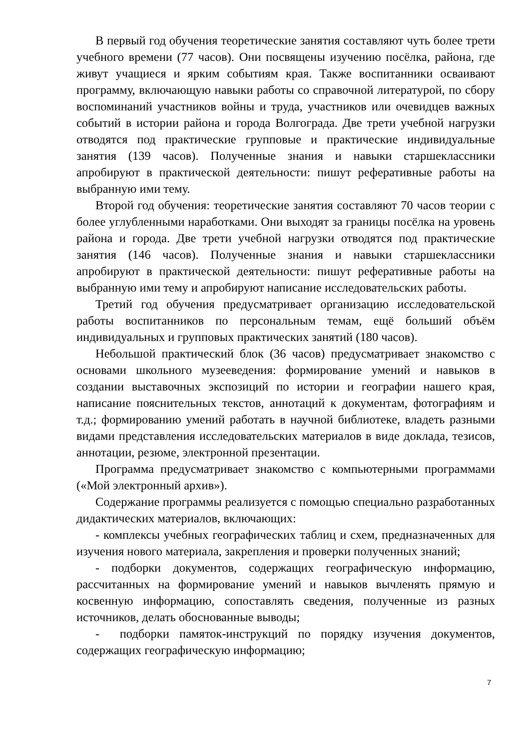В первый год обучения теоретические занятия составляют чуть более трети учебного времени (77 часов). Они посвящены изучению посёлка, района, где живут учащиеся и ярким событиям края. Также воспитанники осваивают программу, включающую навыки работы со справочной литературой, по сбору воспоминаний участников войны и труда, участников или очевидцев важных событий в истории района и города Волгограда. Две трети учебной нагрузки отводятся под практические групповые и практические индивидуальные занятия (139 часов). Полученные знания и навыки старшеклассники апробируют в практической деятельности: пишут реферативные работы на выбранную ими тему.
Второй год обучения: теоретические занятия составляют 70 часов теории с более углубленными наработками. Они выходят за границы посёлка на уровень района и города. Две трети учебной нагрузки отводятся под практические занятия (146 часов). Полученные знания и навыки старшеклассники апробируют в практической деятельности: пишут реферативные работы на выбранную ими тему и апробируют написание исследовательских работы.
Третий год обучения предусматривает организацию исследовательской работы воспитанников по персональным темам, ещё больший объём индивидуальных и групповых практических занятий (180 часов).
Небольшой практический блок (36 часов) предусматривает знакомство с основами школьного музееведения: формирование умений и навыков в создании выставочных экспозиций по истории и географии нашего края, написание пояснительных текстов, аннотаций к документам, фотографиям и т.д.; формированию умений работать в научной библиотеке, владеть разными видами представления исследовательских материалов в виде доклада, тезисов, аннотации, резюме, электронной презентации.
Программа предусматривает знакомство с компьютерными программами («Мой электронный архив»).
Содержание программы реализуется с помощью специально разработанных дидактических материалов, включающих:
- комплексы учебных географических таблиц и схем, предназначенных для изучения нового материала, закрепления и проверки полученных знаний;
- подборки документов, содержащих географическую информацию, рассчитанных на формирование умений и навыков вычленять прямую и косвенную информацию, сопоставлять сведения, полученные из разных источников, делать обоснованные выводы;
- подборки памяток-инструкций по порядку изучения документов, содержащих географическую информацию;
7